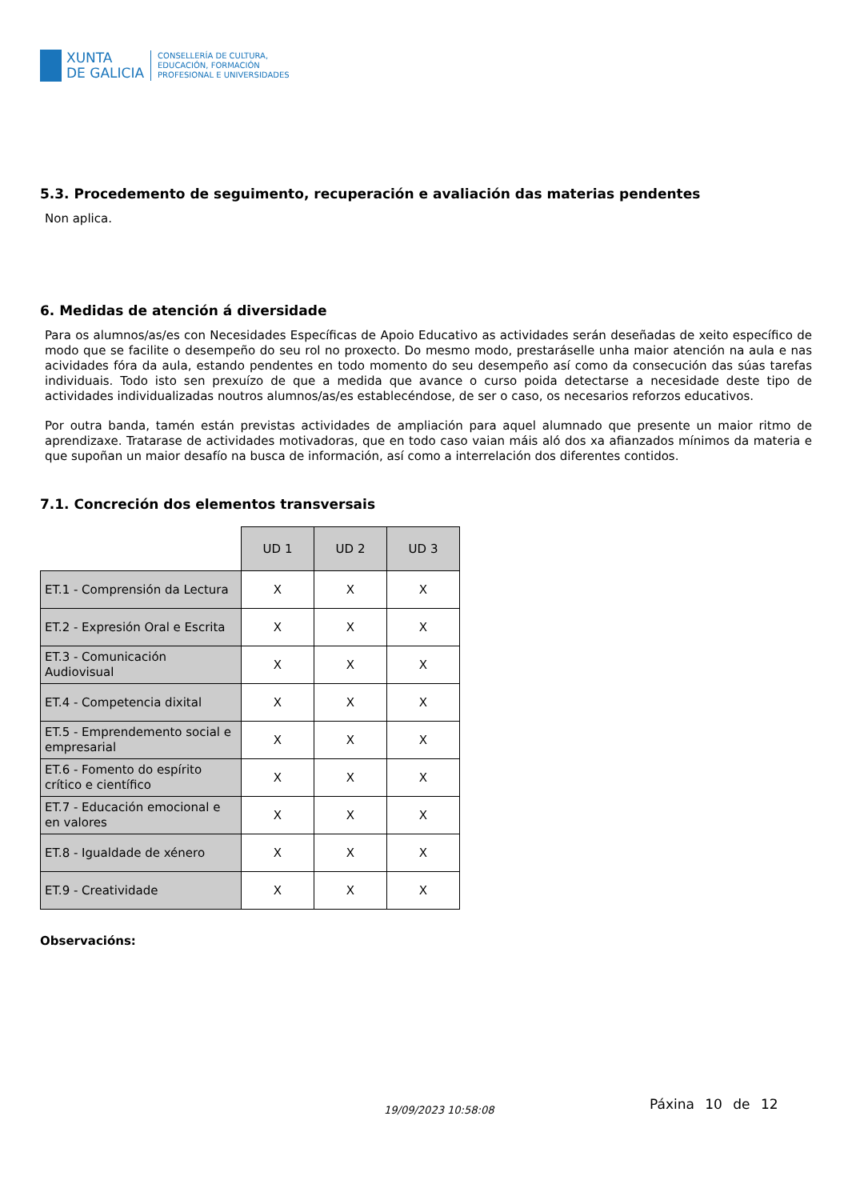XUNTA
DE GALICIA
CONSELLERÍA DE CULTURA,
EDUCACIÓN, FORMACIÓN
PROFESIONAL E UNIVERSIDADES
5.3. Procedemento de seguimento, recuperación e avaliación das materias pendentes
Non aplica.
6. Medidas de atención á diversidade
Para os alumnos/as/es con Necesidades Específicas de Apoio Educativo as actividades serán deseñadas de xeito específico de modo que se facilite o desempeño do seu rol no proxecto. Do mesmo modo, prestaráselle unha maior atención na aula e nas acividades fóra da aula, estando pendentes en todo momento do seu desempeño así como da consecución das súas tarefas individuais. Todo isto sen prexuízo de que a medida que avance o curso poida detectarse a necesidade deste tipo de actividades individualizadas noutros alumnos/as/es establecéndose, de ser o caso, os necesarios reforzos educativos.
Por outra banda, tamén están previstas actividades de ampliación para aquel alumnado que presente un maior ritmo de aprendizaxe. Tratarase de actividades motivadoras, que en todo caso vaian máis aló dos xa afianzados mínimos da materia e que supoñan un maior desafío na busca de información, así como a interrelación dos diferentes contidos.
7.1. Concreción dos elementos transversais
| | UD 1 | UD 2 | UD 3 |
| ET.1 - Comprensión da Lectura | X | X | X |
| ET.2 - Expresión Oral e Escrita | X | X | X |
| ET.3 - Comunicación Audiovisual | X | X | X |
| ET.4 - Competencia dixital | X | X | X |
| ET.5 - Emprendemento social e empresarial | X | X | X |
| ET.6 - Fomento do espírito crítico e científico | X | X | X |
| ET.7 - Educación emocional e en valores | X | X | X |
| ET.8 - Igualdade de xénero | X | X | X |
| ET.9 - Creatividade | X | X | X |
Observacións:
19/09/2023 10:58:08 Páxina 10 de 12